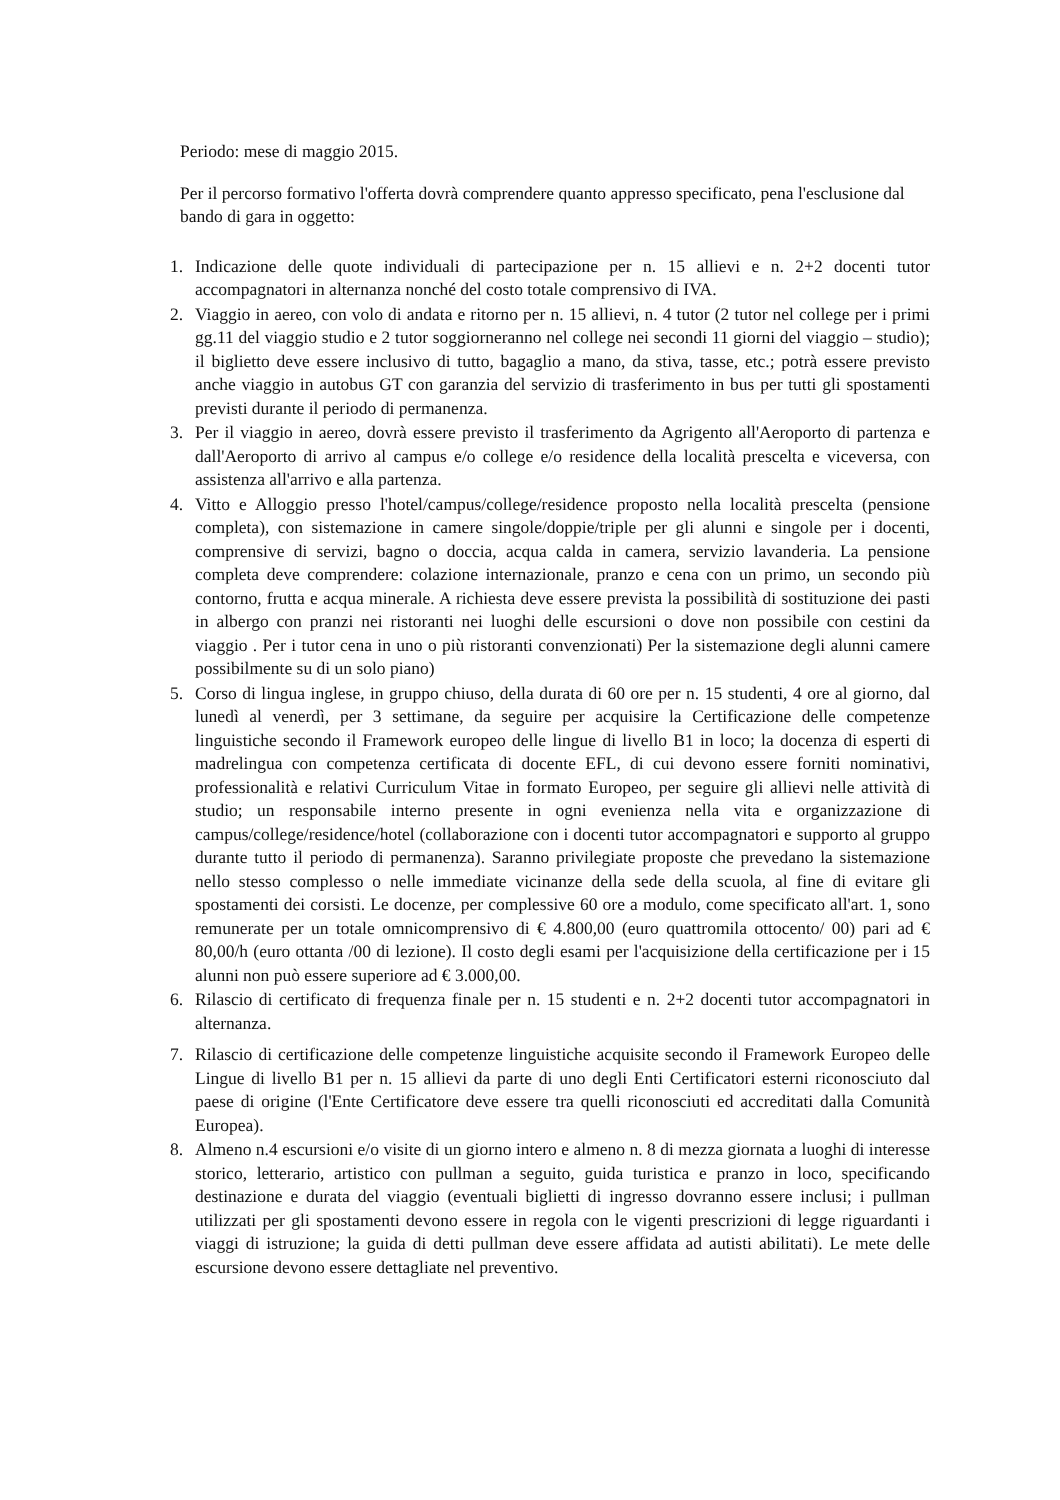Periodo: mese di maggio 2015.
Per il percorso formativo l'offerta dovrà comprendere quanto appresso specificato, pena l'esclusione dal bando di gara in oggetto:
1. Indicazione delle quote individuali di partecipazione per n. 15 allievi e n. 2+2 docenti tutor accompagnatori in alternanza nonché del costo totale comprensivo di IVA.
2. Viaggio in aereo, con volo di andata e ritorno per n. 15 allievi, n. 4 tutor (2 tutor nel college per i primi gg.11 del viaggio studio e 2 tutor soggiorneranno nel college nei secondi 11 giorni del viaggio – studio); il biglietto deve essere inclusivo di tutto, bagaglio a mano, da stiva, tasse, etc.; potrà essere previsto anche viaggio in autobus GT con garanzia del servizio di trasferimento in bus per tutti gli spostamenti previsti durante il periodo di permanenza.
3. Per il viaggio in aereo, dovrà essere previsto il trasferimento da Agrigento all'Aeroporto di partenza e dall'Aeroporto di arrivo al campus e/o college e/o residence della località prescelta e viceversa, con assistenza all'arrivo e alla partenza.
4. Vitto e Alloggio presso l'hotel/campus/college/residence proposto nella località prescelta (pensione completa), con sistemazione in camere singole/doppie/triple per gli alunni e singole per i docenti, comprensive di servizi, bagno o doccia, acqua calda in camera, servizio lavanderia. La pensione completa deve comprendere: colazione internazionale, pranzo e cena con un primo, un secondo più contorno, frutta e acqua minerale. A richiesta deve essere prevista la possibilità di sostituzione dei pasti in albergo con pranzi nei ristoranti nei luoghi delle escursioni o dove non possibile con cestini da viaggio . Per i tutor cena in uno o più ristoranti convenzionati) Per la sistemazione degli alunni camere possibilmente su di un solo piano)
5. Corso di lingua inglese, in gruppo chiuso, della durata di 60 ore per n. 15 studenti, 4 ore al giorno, dal lunedì al venerdì, per 3 settimane, da seguire per acquisire la Certificazione delle competenze linguistiche secondo il Framework europeo delle lingue di livello B1 in loco; la docenza di esperti di madrelingua con competenza certificata di docente EFL, di cui devono essere forniti nominativi, professionalità e relativi Curriculum Vitae in formato Europeo, per seguire gli allievi nelle attività di studio; un responsabile interno presente in ogni evenienza nella vita e organizzazione di campus/college/residence/hotel (collaborazione con i docenti tutor accompagnatori e supporto al gruppo durante tutto il periodo di permanenza). Saranno privilegiate proposte che prevedano la sistemazione nello stesso complesso o nelle immediate vicinanze della sede della scuola, al fine di evitare gli spostamenti dei corsisti. Le docenze, per complessive 60 ore a modulo, come specificato all'art. 1, sono remunerate per un totale omnicomprensivo di € 4.800,00 (euro quattromila ottocento/ 00) pari ad € 80,00/h (euro ottanta /00 di lezione). Il costo degli esami per l'acquisizione della certificazione per i 15 alunni non può essere superiore ad € 3.000,00.
6. Rilascio di certificato di frequenza finale per n. 15 studenti e n. 2+2 docenti tutor accompagnatori in alternanza.
7. Rilascio di certificazione delle competenze linguistiche acquisite secondo il Framework Europeo delle Lingue di livello B1 per n. 15 allievi da parte di uno degli Enti Certificatori esterni riconosciuto dal paese di origine (l'Ente Certificatore deve essere tra quelli riconosciuti ed accreditati dalla Comunità Europea).
8. Almeno n.4 escursioni e/o visite di un giorno intero e almeno n. 8 di mezza giornata a luoghi di interesse storico, letterario, artistico con pullman a seguito, guida turistica e pranzo in loco, specificando destinazione e durata del viaggio (eventuali biglietti di ingresso dovranno essere inclusi; i pullman utilizzati per gli spostamenti devono essere in regola con le vigenti prescrizioni di legge riguardanti i viaggi di istruzione; la guida di detti pullman deve essere affidata ad autisti abilitati). Le mete delle escursione devono essere dettagliate nel preventivo.